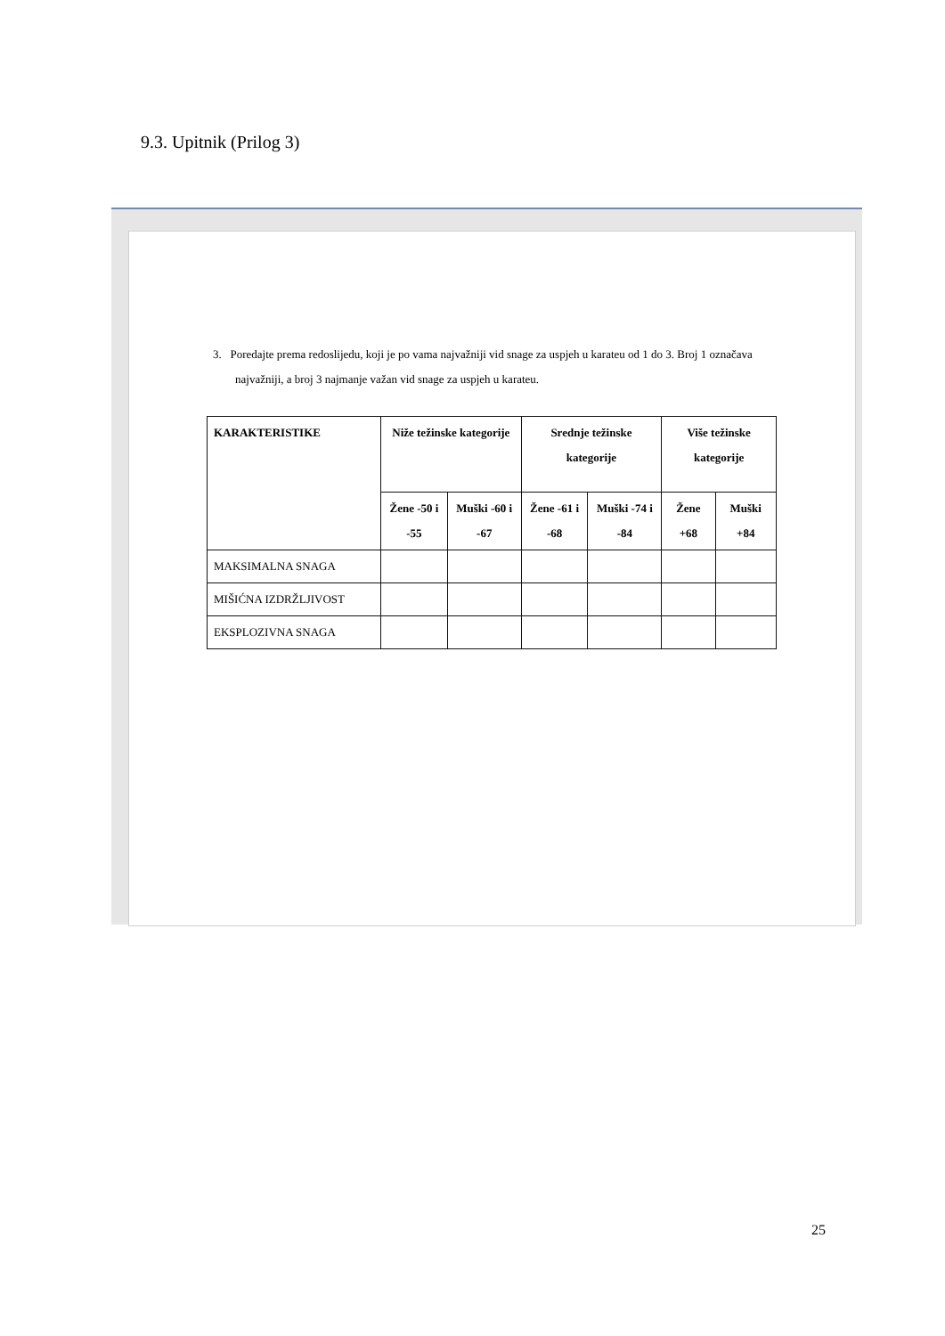9.3. Upitnik (Prilog 3)
3. Poredajte prema redoslijedu, koji je po vama najvažniji vid snage za uspjeh u karateu od 1 do 3. Broj 1 označava najvažniji, a broj 3 najmanje važan vid snage za uspjeh u karateu.
| KARAKTERISTIKE | Niže težinske kategorije | | Srednje težinske kategorije | | Više težinske kategorije | |
| --- | --- | --- | --- | --- | --- | --- |
| | Žene -50 i -55 | Muški -60 i -67 | Žene -61 i -68 | Muški -74 i -84 | Žene +68 | Muški +84 |
| MAKSIMALNA SNAGA | | | | | | |
| MIŠIĆNA IZDRŽLJIVOST | | | | | | |
| EKSPLOZIVNA SNAGA | | | | | | |
25